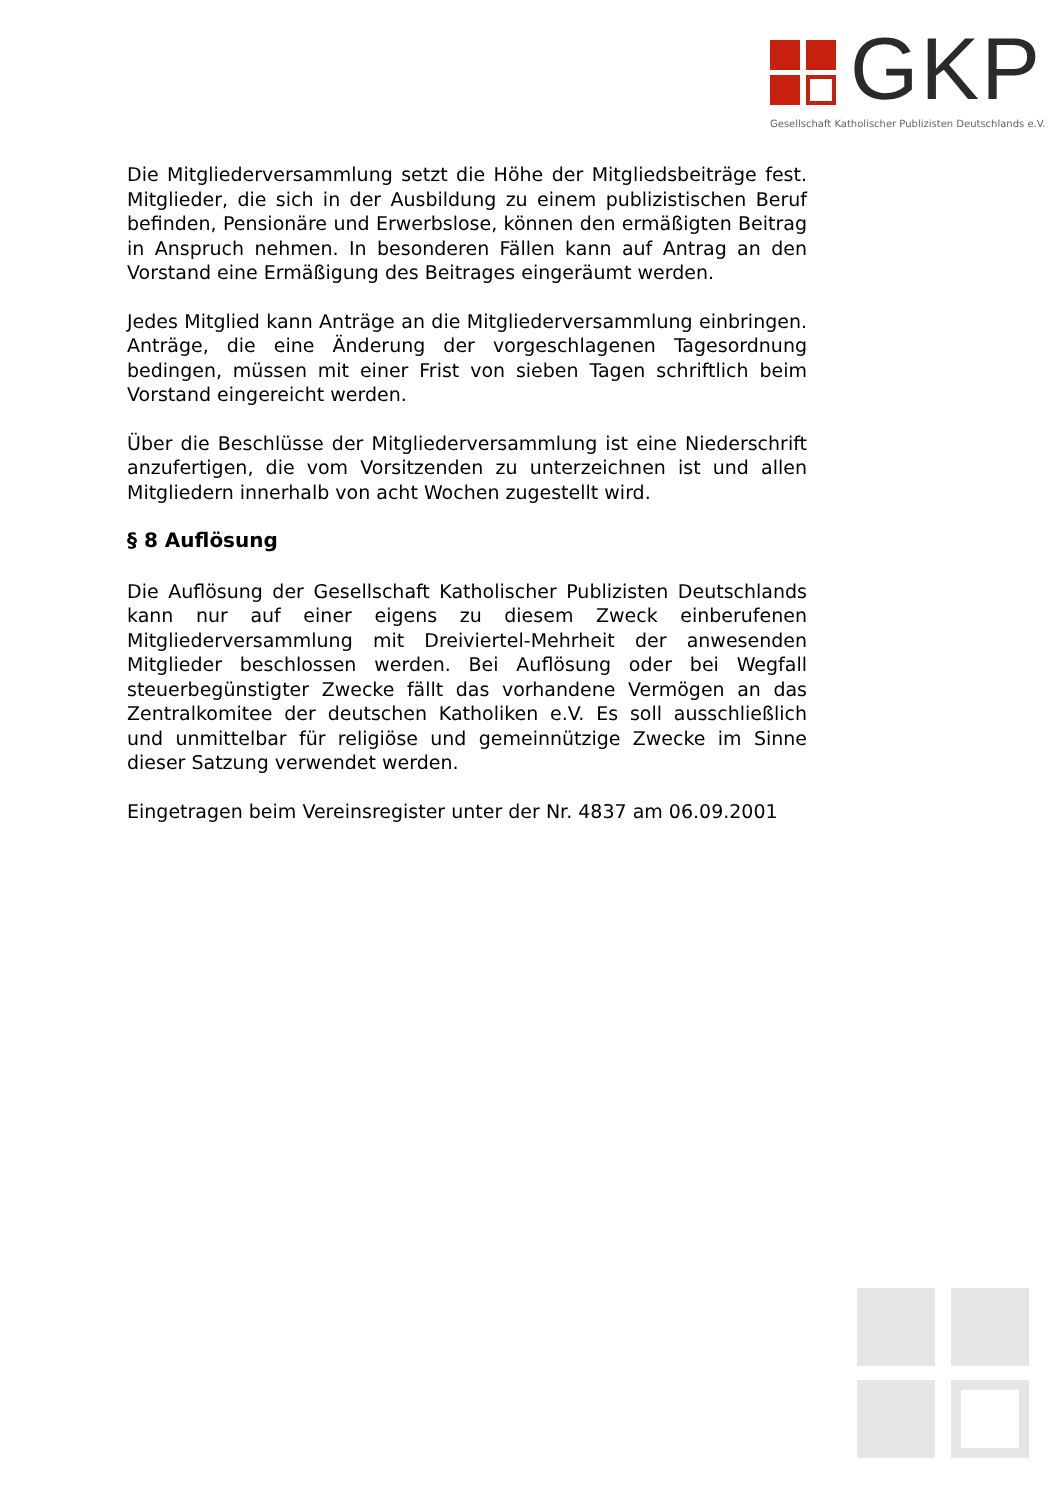GKP
Gesellschaft Katholischer Publizisten Deutschlands e.V.
Die Mitgliederversammlung setzt die Höhe der Mitgliedsbeiträge fest. Mitglieder, die sich in der Ausbildung zu einem publizistischen Beruf befinden, Pensionäre und Erwerbslose, können den ermäßigten Beitrag in Anspruch nehmen. In besonderen Fällen kann auf Antrag an den Vorstand eine Ermäßigung des Beitrages eingeräumt werden.
Jedes Mitglied kann Anträge an die Mitgliederversammlung einbringen. Anträge, die eine Änderung der vorgeschlagenen Tagesordnung bedingen, müssen mit einer Frist von sieben Tagen schriftlich beim Vorstand eingereicht werden.
Über die Beschlüsse der Mitgliederversammlung ist eine Niederschrift anzufertigen, die vom Vorsitzenden zu unterzeichnen ist und allen Mitgliedern innerhalb von acht Wochen zugestellt wird.
§ 8 Auflösung
Die Auflösung der Gesellschaft Katholischer Publizisten Deutschlands kann nur auf einer eigens zu diesem Zweck einberufenen Mitgliederversammlung mit Dreiviertel-Mehrheit der anwesenden Mitglieder beschlossen werden. Bei Auflösung oder bei Wegfall steuerbegünstigter Zwecke fällt das vorhandene Vermögen an das Zentralkomitee der deutschen Katholiken e.V. Es soll ausschließlich und unmittelbar für religiöse und gemeinnützige Zwecke im Sinne dieser Satzung verwendet werden.
Eingetragen beim Vereinsregister unter der Nr. 4837 am 06.09.2001